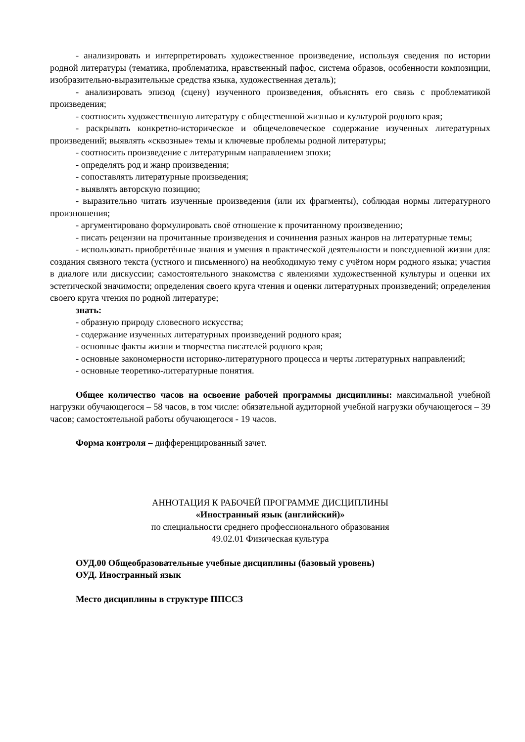- анализировать и интерпретировать художественное произведение, используя сведения по истории родной литературы (тематика, проблематика, нравственный пафос, система образов, особенности композиции, изобразительно-выразительные средства языка, художественная деталь);
- анализировать эпизод (сцену) изученного произведения, объяснять его связь с проблематикой произведения;
- соотносить художественную литературу с общественной жизнью и культурой родного края;
- раскрывать конкретно-историческое и общечеловеческое содержание изученных литературных произведений; выявлять «сквозные» темы и ключевые проблемы родной литературы;
- соотносить произведение с литературным направлением эпохи;
- определять род и жанр произведения;
- сопоставлять литературные произведения;
- выявлять авторскую позицию;
- выразительно читать изученные произведения (или их фрагменты), соблюдая нормы литературного произношения;
- аргументировано формулировать своё отношение к прочитанному произведению;
- писать рецензии на прочитанные произведения и сочинения разных жанров на литературные темы;
- использовать приобретённые знания и умения в практической деятельности и повседневной жизни для: создания связного текста (устного и письменного) на необходимую тему с учётом норм родного языка; участия в диалоге или дискуссии; самостоятельного знакомства с явлениями художественной культуры и оценки их эстетической значимости; определения своего круга чтения и оценки литературных произведений; определения своего круга чтения по родной литературе;
знать:
- образную природу словесного искусства;
- содержание изученных литературных произведений родного края;
- основные факты жизни и творчества писателей родного края;
- основные закономерности историко-литературного процесса и черты литературных направлений;
- основные теоретико-литературные понятия.
Общее количество часов на освоение рабочей программы дисциплины: максимальной учебной нагрузки обучающегося – 58 часов, в том числе: обязательной аудиторной учебной нагрузки обучающегося – 39 часов; самостоятельной работы обучающегося - 19 часов.
Форма контроля – дифференцированный зачет.
АННОТАЦИЯ К РАБОЧЕЙ ПРОГРАММЕ ДИСЦИПЛИНЫ
«Иностранный язык (английский)»
по специальности среднего профессионального образования
49.02.01 Физическая культура
ОУД.00 Общеобразовательные учебные дисциплины (базовый уровень)
ОУД. Иностранный язык
Место дисциплины в структуре ППССЗ